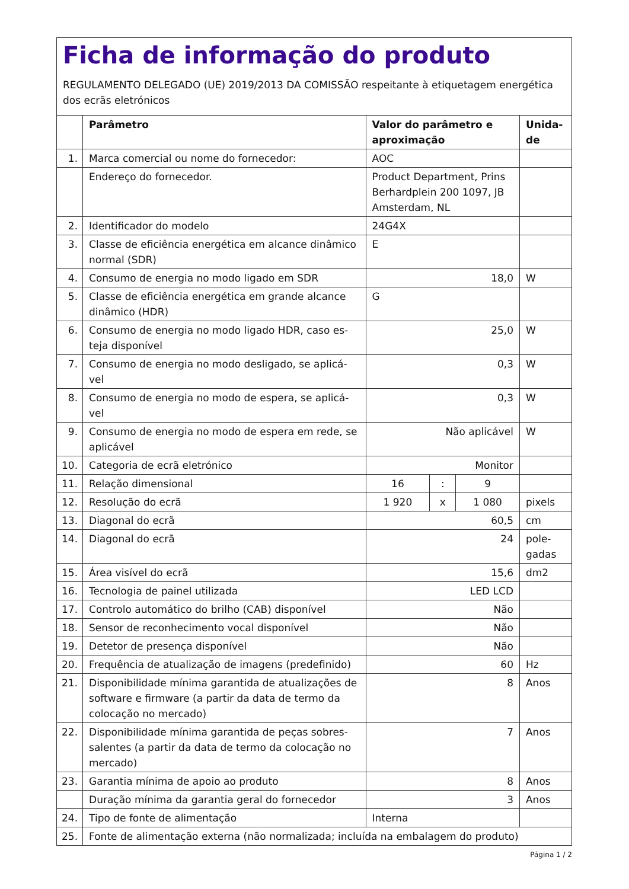Ficha de informação do produto
REGULAMENTO DELEGADO (UE) 2019/2013 DA COMISSÃO respeitante à etiquetagem energética dos ecrãs eletrónicos
| | Parâmetro | Valor do parâmetro e aproximação | | | Unida-de |
| --- | --- | --- | --- | --- | --- |
| 1. | Marca comercial ou nome do fornecedor: | AOC | | | |
| | Endereço do fornecedor. | Product Department, Prins Berhardplein 200 1097, JB Amsterdam, NL | | | |
| 2. | Identificador do modelo | 24G4X | | | |
| 3. | Classe de eficiência energética em alcance dinâmico normal (SDR) | E | | | |
| 4. | Consumo de energia no modo ligado em SDR | 18,0 | | | W |
| 5. | Classe de eficiência energética em grande alcance dinâmico (HDR) | G | | | |
| 6. | Consumo de energia no modo ligado HDR, caso es-teja disponível | 25,0 | | | W |
| 7. | Consumo de energia no modo desligado, se aplicá-vel | 0,3 | | | W |
| 8. | Consumo de energia no modo de espera, se aplicá-vel | 0,3 | | | W |
| 9. | Consumo de energia no modo de espera em rede, se aplicável | Não aplicável | | | W |
| 10. | Categoria de ecrã eletrónico | Monitor | | | |
| 11. | Relação dimensional | 16 | : | 9 | |
| 12. | Resolução do ecrã | 1 920 | x | 1 080 | pixels |
| 13. | Diagonal do ecrã | 60,5 | | | cm |
| 14. | Diagonal do ecrã | 24 | | | pole-gadas |
| 15. | Área visível do ecrã | 15,6 | | | dm2 |
| 16. | Tecnologia de painel utilizada | LED LCD | | | |
| 17. | Controlo automático do brilho (CAB) disponível | Não | | | |
| 18. | Sensor de reconhecimento vocal disponível | Não | | | |
| 19. | Detetor de presença disponível | Não | | | |
| 20. | Frequência de atualização de imagens (predefinido) | 60 | | | Hz |
| 21. | Disponibilidade mínima garantida de atualizações de software e firmware (a partir da data de termo da colocação no mercado) | 8 | | | Anos |
| 22. | Disponibilidade mínima garantida de peças sobres-salentes (a partir da data de termo da colocação no mercado) | 7 | | | Anos |
| 23. | Garantia mínima de apoio ao produto | 8 | | | Anos |
| | Duração mínima da garantia geral do fornecedor | 3 | | | Anos |
| 24. | Tipo de fonte de alimentação | Interna | | | |
| 25. | Fonte de alimentação externa (não normalizada; incluída na embalagem do produto) | | | | |
Página 1 / 2